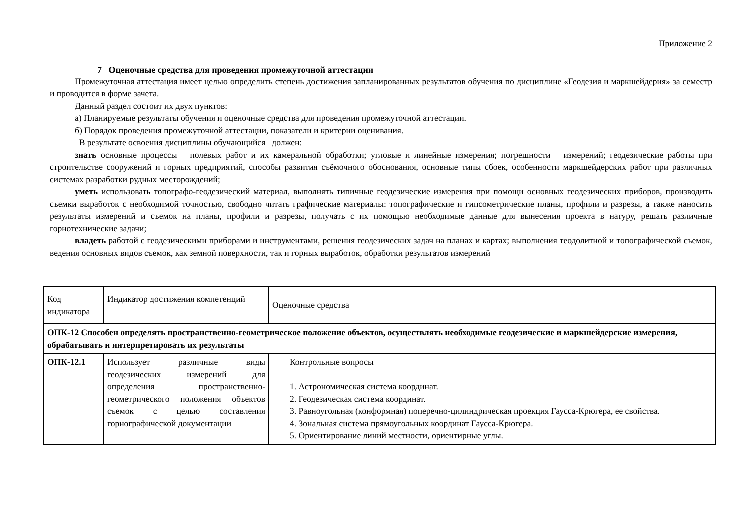Приложение 2
7 Оценочные средства для проведения промежуточной аттестации
Промежуточная аттестация имеет целью определить степень достижения запланированных результатов обучения по дисциплине «Геодезия и маркшейдерия» за семестр и проводится в форме зачета.
Данный раздел состоит их двух пунктов:
а) Планируемые результаты обучения и оценочные средства для проведения промежуточной аттестации.
б) Порядок проведения промежуточной аттестации, показатели и критерии оценивания.
В результате освоения дисциплины обучающийся должен:
знать основные процессы полевых работ и их камеральной обработки; угловые и линейные измерения; погрешности измерений; геодезические работы при строительстве сооружений и горных предприятий, способы развития съёмочного обоснования, основные типы сбоек, особенности маркшейдерских работ при различных системах разработки рудных месторождений;
уметь использовать топографо-геодезический материал, выполнять типичные геодезические измерения при помощи основных геодезических приборов, производить съемки выработок с необходимой точностью, свободно читать графические материалы: топографические и гипсометрические планы, профили и разрезы, а также наносить результаты измерений и съемок на планы, профили и разрезы, получать с их помощью необходимые данные для вынесения проекта в натуру, решать различные горнотехнические задачи;
владеть работой с геодезическими приборами и инструментами, решения геодезических задач на планах и картах; выполнения теодолитной и топографической съемок, ведения основных видов съемок, как земной поверхности, так и горных выработок, обработки результатов измерений
| Код индикатора | Индикатор достижения компетенций | Оценочные средства |
| ОПК-12 Способен определять пространственно-геометрическое положение объектов, осуществлять необходимые геодезические и маркшейдерские измерения, обрабатывать и интерпретировать их результаты | | |
| ОПК-12.1 | Использует различные виды геодезических измерений для определения пространственно-геометрического положения объектов съемок с целью составления горнографической документации | Контрольные вопросы 1. Астрономическая система координат. 2. Геодезическая система координат. 3. Равноугольная (конформная) поперечно-цилиндрическая проекция Гаусса-Крюгера, ее свойства. 4. Зональная система прямоугольных координат Гаусса-Крюгера. 5. Ориентирование линий местности, ориентирные углы. |